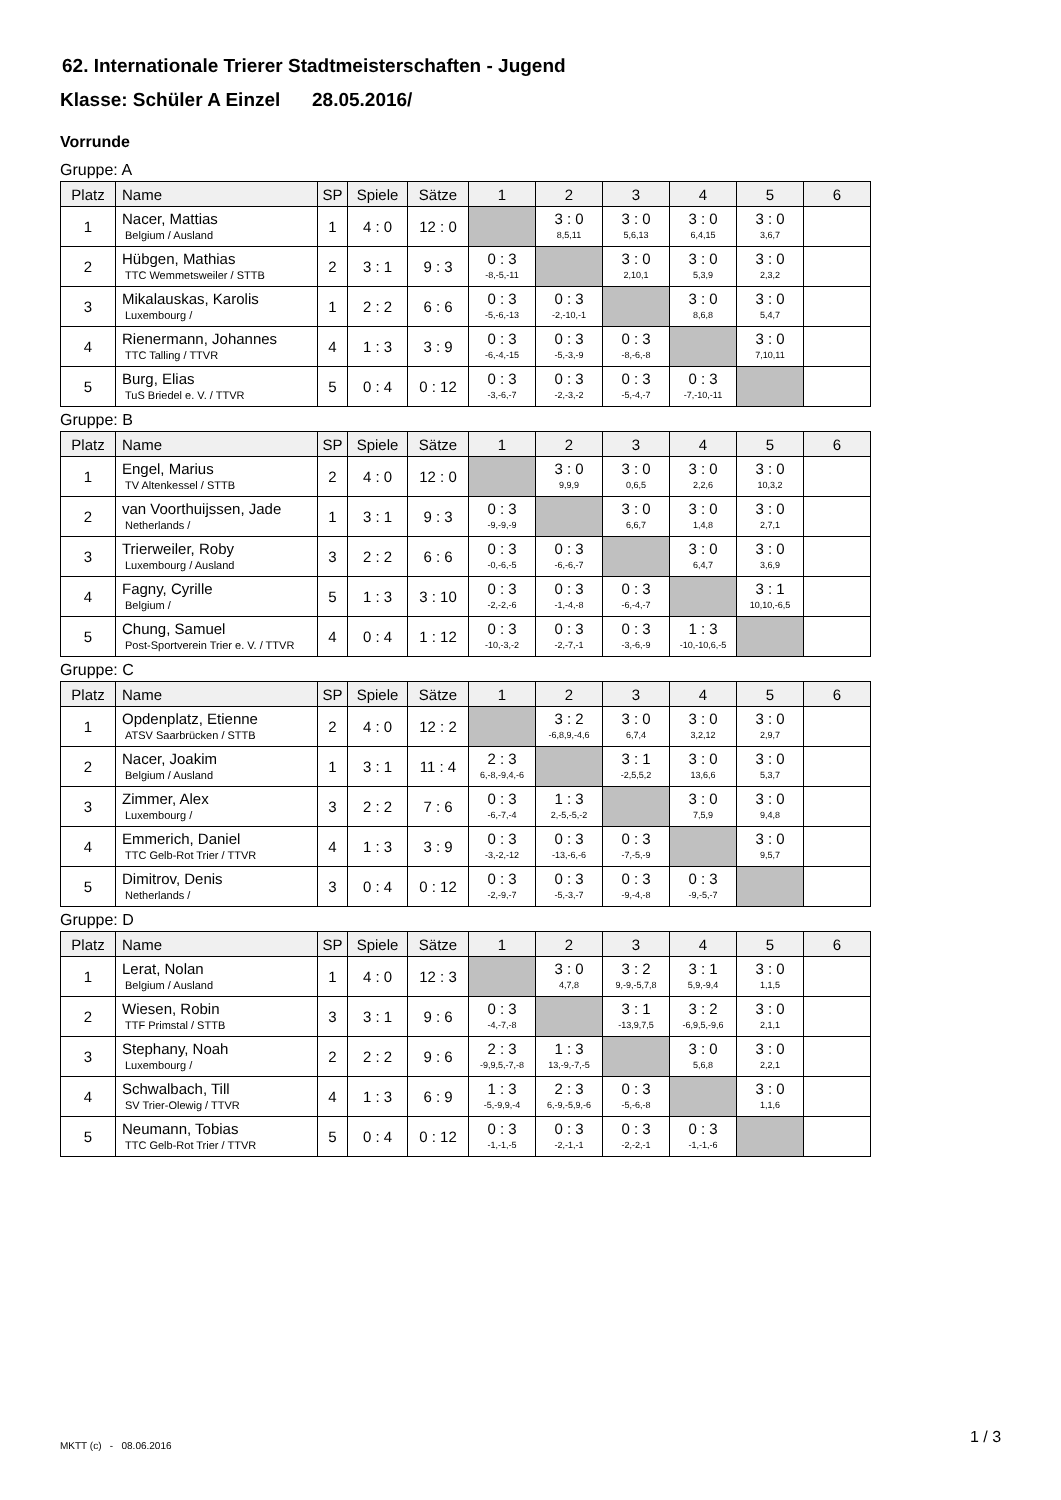62. Internationale Trierer Stadtmeisterschaften - Jugend
Klasse: Schüler A Einzel 28.05.2016/
Vorrunde
Gruppe: A
| Platz | Name | SP | Spiele | Sätze | 1 | 2 | 3 | 4 | 5 | 6 |
| --- | --- | --- | --- | --- | --- | --- | --- | --- | --- | --- |
| 1 | Nacer, Mattias Belgium / Ausland | 1 | 4 : 0 | 12 : 0 | | 3 : 0 8,5,11 | 3 : 0 5,6,13 | 3 : 0 6,4,15 | 3 : 0 3,6,7 | |
| 2 | Hübgen, Mathias TTC Wemmetsweiler / STTB | 2 | 3 : 1 | 9 : 3 | 0 : 3 -8,-5,-11 | | 3 : 0 2,10,1 | 3 : 0 5,3,9 | 3 : 0 2,3,2 | |
| 3 | Mikalauskas, Karolis Luxembourg / | 1 | 2 : 2 | 6 : 6 | 0 : 3 -5,-6,-13 | 0 : 3 -2,-10,-1 | | 3 : 0 8,6,8 | 3 : 0 5,4,7 | |
| 4 | Rienermann, Johannes TTC Talling / TTVR | 4 | 1 : 3 | 3 : 9 | 0 : 3 -6,-4,-15 | 0 : 3 -5,-3,-9 | 0 : 3 -8,-6,-8 | | 3 : 0 7,10,11 | |
| 5 | Burg, Elias TuS Briedel e. V. / TTVR | 5 | 0 : 4 | 0 : 12 | 0 : 3 -3,-6,-7 | 0 : 3 -2,-3,-2 | 0 : 3 -5,-4,-7 | 0 : 3 -7,-10,-11 | | |
Gruppe: B
| Platz | Name | SP | Spiele | Sätze | 1 | 2 | 3 | 4 | 5 | 6 |
| --- | --- | --- | --- | --- | --- | --- | --- | --- | --- | --- |
| 1 | Engel, Marius TV Altenkessel / STTB | 2 | 4 : 0 | 12 : 0 | | 3 : 0 9,9,9 | 3 : 0 0,6,5 | 3 : 0 2,2,6 | 3 : 0 10,3,2 | |
| 2 | van Voorthuijssen, Jade Netherlands / | 1 | 3 : 1 | 9 : 3 | 0 : 3 -9,-9,-9 | | 3 : 0 6,6,7 | 3 : 0 1,4,8 | 3 : 0 2,7,1 | |
| 3 | Trierweiler, Roby Luxembourg / Ausland | 3 | 2 : 2 | 6 : 6 | 0 : 3 -0,-6,-5 | 0 : 3 -6,-6,-7 | | 3 : 0 6,4,7 | 3 : 0 3,6,9 | |
| 4 | Fagny, Cyrille Belgium / | 5 | 1 : 3 | 3 : 10 | 0 : 3 -2,-2,-6 | 0 : 3 -1,-4,-8 | 0 : 3 -6,-4,-7 | | 3 : 1 10,10,-6,5 | |
| 5 | Chung, Samuel Post-Sportverein Trier e. V. / TTVR | 4 | 0 : 4 | 1 : 12 | 0 : 3 -10,-3,-2 | 0 : 3 -2,-7,-1 | 0 : 3 -3,-6,-9 | 1 : 3 -10,-10,6,-5 | | |
Gruppe: C
| Platz | Name | SP | Spiele | Sätze | 1 | 2 | 3 | 4 | 5 | 6 |
| --- | --- | --- | --- | --- | --- | --- | --- | --- | --- | --- |
| 1 | Opdenplatz, Etienne ATSV Saarbrücken / STTB | 2 | 4 : 0 | 12 : 2 | | 3 : 2 -6,8,9,-4,6 | 3 : 0 6,7,4 | 3 : 0 3,2,12 | 3 : 0 2,9,7 | |
| 2 | Nacer, Joakim Belgium / Ausland | 1 | 3 : 1 | 11 : 4 | 2 : 3 6,-8,-9,4,-6 | | 3 : 1 -2,5,5,2 | 3 : 0 13,6,6 | 3 : 0 5,3,7 | |
| 3 | Zimmer, Alex Luxembourg / | 3 | 2 : 2 | 7 : 6 | 0 : 3 -6,-7,-4 | 1 : 3 2,-5,-5,-2 | | 3 : 0 7,5,9 | 3 : 0 9,4,8 | |
| 4 | Emmerich, Daniel TTC Gelb-Rot Trier / TTVR | 4 | 1 : 3 | 3 : 9 | 0 : 3 -3,-2,-12 | 0 : 3 -13,-6,-6 | 0 : 3 -7,-5,-9 | | 3 : 0 9,5,7 | |
| 5 | Dimitrov, Denis Netherlands / | 3 | 0 : 4 | 0 : 12 | 0 : 3 -2,-9,-7 | 0 : 3 -5,-3,-7 | 0 : 3 -9,-4,-8 | 0 : 3 -9,-5,-7 | | |
Gruppe: D
| Platz | Name | SP | Spiele | Sätze | 1 | 2 | 3 | 4 | 5 | 6 |
| --- | --- | --- | --- | --- | --- | --- | --- | --- | --- | --- |
| 1 | Lerat, Nolan Belgium / Ausland | 1 | 4 : 0 | 12 : 3 | | 3 : 0 4,7,8 | 3 : 2 9,-9,-5,7,8 | 3 : 1 5,9,-9,4 | 3 : 0 1,1,5 | |
| 2 | Wiesen, Robin TTF Primstal / STTB | 3 | 3 : 1 | 9 : 6 | 0 : 3 -4,-7,-8 | | 3 : 1 -13,9,7,5 | 3 : 2 -6,9,5,-9,6 | 3 : 0 2,1,1 | |
| 3 | Stephany, Noah Luxembourg / | 2 | 2 : 2 | 9 : 6 | 2 : 3 -9,9,5,-7,-8 | 1 : 3 13,-9,-7,-5 | | 3 : 0 5,6,8 | 3 : 0 2,2,1 | |
| 4 | Schwalbach, Till SV Trier-Olewig / TTVR | 4 | 1 : 3 | 6 : 9 | 1 : 3 -5,-9,9,-4 | 2 : 3 6,-9,-5,9,-6 | 0 : 3 -5,-6,-8 | | 3 : 0 1,1,6 | |
| 5 | Neumann, Tobias TTC Gelb-Rot Trier / TTVR | 5 | 0 : 4 | 0 : 12 | 0 : 3 -1,-1,-5 | 0 : 3 -2,-1,-1 | 0 : 3 -2,-2,-1 | 0 : 3 -1,-1,-6 | | |
MKTT (c) - 08.06.2016 1 / 3